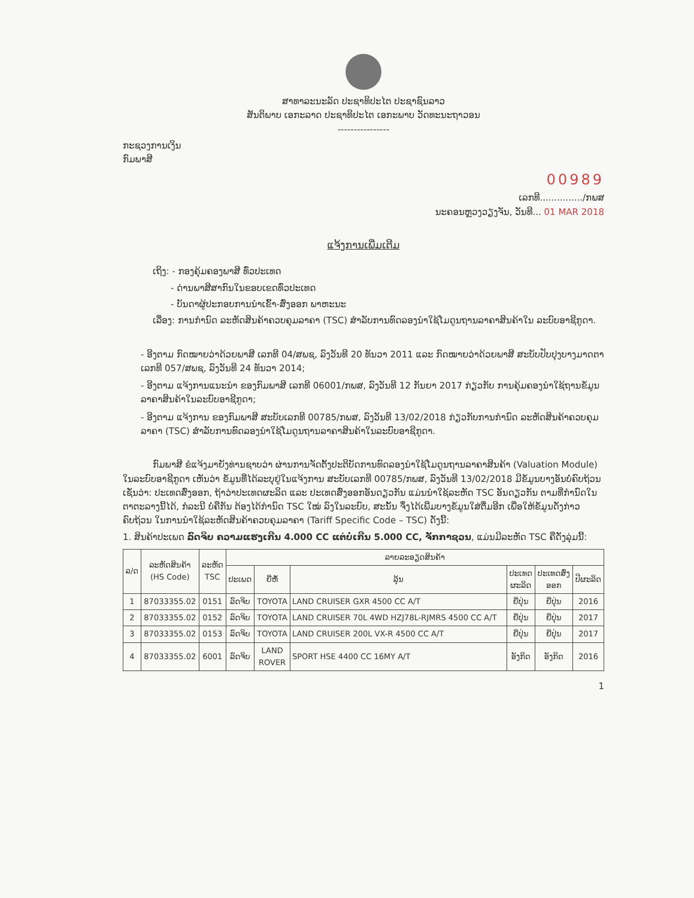ສາທາລະນະລັດ ປະຊາທິປະໄຕ ປະຊາຊົນລາວ
ສັນຕິພາບ ເອກະລາດ ປະຊາທິປະໄຕ ເອກະພາບ ວັດທະນະຖາວອນ
----------------
ກະຊວງການເງິນ
ກົມພາສີ
00989
ເລກທີ.............../ກພສ
ນະຄອນຫຼວງວຽງຈັນ, ວັນທີ... 01 MAR 2018
ແຈ້ງການເພີ່ມເຕີມ
ເຖິງ: - ກອງຄຸ້ມຄອງພາສີ ທົ່ວປະເທດ
- ດ່ານພາສີສາກົນໃນຂອບເຂດທົ່ວປະເທດ
- ບັນດາຜູ້ປະກອບການນໍາເຂົ້າ-ສົ່ງອອກ ພາຫະນະ
ເລື່ອງ: ການກໍານົດ ລະຫັດສິນຄ້າຄວບຄຸມລາຄາ (TSC) ສໍາລັບການທົດລອງນໍາໃຊ້ໂມດູນຖານລາຄາສິນຄ້າໃນ ລະບົບອາຊີກູດາ.
- ອີງຕາມ ກົດໝາຍວ່າດ້ວຍພາສີ ເລກທີ 04/ສພຊ, ລົງວັນທີ 20 ທັນວາ 2011 ແລະ ກົດໝາຍວ່າດ້ວຍພາສີ ສະບັບປັບປຸງບາງມາດຕາ ເລກທີ 057/ສພຊ, ລົງວັນທີ 24 ທັນວາ 2014;
- ອີງຕາມ ແຈ້ງການແນະນໍາ ຂອງກົມພາສີ ເລກທີ 06001/ກພສ, ລົງວັນທີ 12 ກັນຍາ 2017 ກ່ຽວກັບ ການຄຸ້ມຄອງນໍາໃຊ້ຖານຂໍ້ມູນລາຄາສິນຄ້າໃນລະບົບອາຊີກູດາ;
- ອີງຕາມ ແຈ້ງການ ຂອງກົມພາສີ ສະບັບເລກທີ 00785/ກພສ, ລົງວັນທີ 13/02/2018 ກ່ຽວກັບການກໍານົດ ລະຫັດສິນຄ້າຄວບຄຸມລາຄາ (TSC) ສໍາລັບການທົດລອງນໍາໃຊ້ໂມດູນຖານລາຄາສິນຄ້າໃນລະບົບອາຊີກູດາ.
ກົມພາສີ ຂໍແຈ້ງມາຍັງທ່ານຊາບວ່າ ຜ່ານການຈັດຕັ້ງປະຕິບັດການທົດລອງນໍາໃຊ້ໂມດູນຖານລາຄາສິນຄ້າ (Valuation Module) ໃນລະບົບອາຊີກູດາ ເຫັນວ່າ ຂໍ້ມູນທີ່ໄດ້ລະບຸຢູ່ໃນແຈ້ງການ ສະບັບເລກທີ 00785/ກພສ, ລົງວັນທີ 13/02/2018 ມີຂໍ້ມູນບາງອັນບໍ່ຄົບຖ້ວນ ເຊັ່ນວ່າ: ປະເທດສົ່ງອອກ, ຖ້າວ່າປະເທດຜະລິດ ແລະ ປະເທດສົ່ງອອກອັນດຽວກັນ ແມ່ນນໍາໃຊ້ລະຫັດ TSC ອັນດຽວກັນ ຕາມທີ່ກໍານົດໃນຕາຕະລາງນີ້ໄດ້, ກໍລະນີ ບໍ່ຄືກັນ ຕ້ອງໄດ້ກໍານົດ TSC ໃໝ່ ລົງໃນລະບົບ, ສະນັ້ນ ຈຶ່ງໄດ້ເພີ່ມບາງຂໍ້ມູນໃສ່ຕື່ມອີກ ເພື່ອໃຫ້ຂໍ້ມູນດັ່ງກ່າວຄົບຖ້ວນ ໃນການນໍາໃຊ້ລະຫັດສິນຄ້າຄວບຄຸມລາຄາ (Tariff Specific Code – TSC) ດັ່ງນີ້:
1. ສິນຄ້າປະເພດ ລົດຈິບ ຄວາມແຮງເກີນ 4.000 CC ແຕ່ບໍ່ເກີນ 5.000 CC, ຈັກກາຊວນ, ແມ່ນມີລະຫັດ TSC ຄືດັ່ງລຸ່ມນີ້:
| ລ/ດ | ລະຫັດສິນຄ້າ (HS Code) | ລະຫັດ TSC | ລາຍລະອຽດສິນຄ້າ | | | | | |
| --- | --- | --- | --- | --- | --- | --- | --- | --- |
| | | | ປະເພດ | ຍີ່ຫໍ້ | ລຸ້ນ | ປະເທດ ຜະລິດ | ປະເທດສົ່ງ ອອກ | ປີຜະລິດ |
| 1 | 87033355.02 | 0151 | ລົດຈິບ | TOYOTA | LAND CRUISER GXR 4500 CC A/T | ຍີ່ປຸ່ນ | ຍີ່ປຸ່ນ | 2016 |
| 2 | 87033355.02 | 0152 | ລົດຈິບ | TOYOTA | LAND CRUISER 70L 4WD HZJ78L-RJMRS 4500 CC A/T | ຍີ່ປຸ່ນ | ຍີ່ປຸ່ນ | 2017 |
| 3 | 87033355.02 | 0153 | ລົດຈິບ | TOYOTA | LAND CRUISER 200L VX-R 4500 CC A/T | ຍີ່ປຸ່ນ | ຍີ່ປຸ່ນ | 2017 |
| 4 | 87033355.02 | 6001 | ລົດຈິບ | LAND ROVER | SPORT HSE 4400 CC 16MY A/T | ອັງກິດ | ອັງກິດ | 2016 |
1